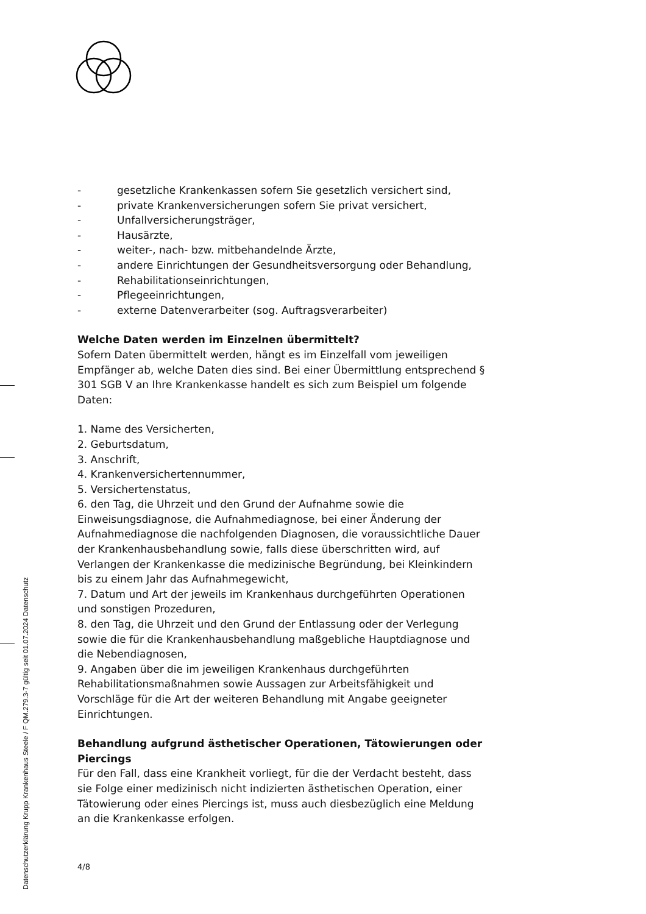- gesetzliche Krankenkassen sofern Sie gesetzlich versichert sind,
- private Krankenversicherungen sofern Sie privat versichert,
- Unfallversicherungsträger,
- Hausärzte,
- weiter-, nach- bzw. mitbehandelnde Ärzte,
- andere Einrichtungen der Gesundheitsversorgung oder Behandlung,
- Rehabilitationseinrichtungen,
- Pflegeeinrichtungen,
- externe Datenverarbeiter (sog. Auftragsverarbeiter)
Welche Daten werden im Einzelnen übermittelt?
Sofern Daten übermittelt werden, hängt es im Einzelfall vom jeweiligen Empfänger ab, welche Daten dies sind. Bei einer Übermittlung entsprechend § 301 SGB V an Ihre Krankenkasse handelt es sich zum Beispiel um folgende Daten:
1. Name des Versicherten,
2. Geburtsdatum,
3. Anschrift,
4. Krankenversichertennummer,
5. Versichertenstatus,
6. den Tag, die Uhrzeit und den Grund der Aufnahme sowie die Einweisungsdiagnose, die Aufnahmediagnose, bei einer Änderung der Aufnahmediagnose die nachfolgenden Diagnosen, die voraussichtliche Dauer der Krankenhausbehandlung sowie, falls diese überschritten wird, auf Verlangen der Krankenkasse die medizinische Begründung, bei Kleinkindern bis zu einem Jahr das Aufnahmegewicht,
7. Datum und Art der jeweils im Krankenhaus durchgeführten Operationen und sonstigen Prozeduren,
8. den Tag, die Uhrzeit und den Grund der Entlassung oder der Verlegung sowie die für die Krankenhausbehandlung maßgebliche Hauptdiagnose und die Nebendiagnosen,
9. Angaben über die im jeweiligen Krankenhaus durchgeführten Rehabilitationsmaßnahmen sowie Aussagen zur Arbeitsfähigkeit und Vorschläge für die Art der weiteren Behandlung mit Angabe geeigneter Einrichtungen.
Behandlung aufgrund ästhetischer Operationen, Tätowierungen oder Piercings
Für den Fall, dass eine Krankheit vorliegt, für die der Verdacht besteht, dass sie Folge einer medizinisch nicht indizierten ästhetischen Operation, einer Tätowierung oder eines Piercings ist, muss auch diesbezüglich eine Meldung an die Krankenkasse erfolgen.
4/8
Datenschutzerklärung Krupp Krankenhaus Steele / F QM.279.3-7 gültig seit 01.07.2024 Datenschutz